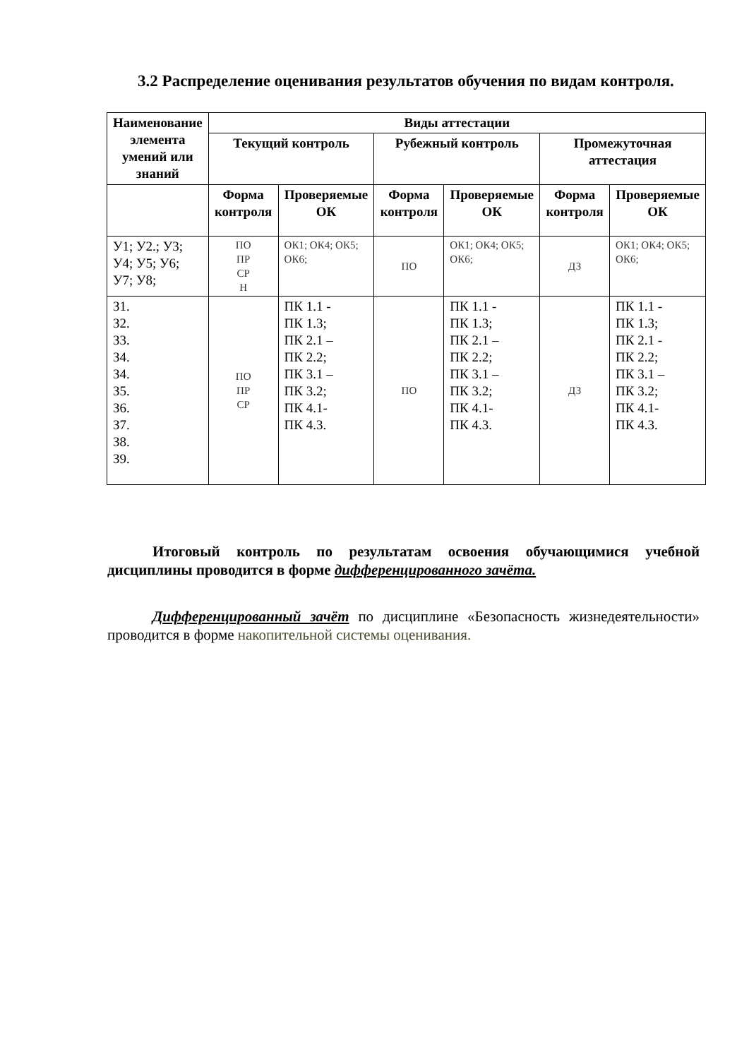3.2 Распределение оценивания результатов обучения по видам контроля.
| Наименование элемента умений или знаний | Виды аттестации | | | | | |
| --- | --- | --- | --- | --- | --- | --- |
| | Текущий контроль | | Рубежный контроль | | Промежуточная аттестация | |
| | Форма контроля | Проверяемые ОК | Форма контроля | Проверяемые ОК | Форма контроля | Проверяемые ОК |
| У1; У2.; У3; У4; У5; У6; У7; У8; | ПО ПР СР Н | ОК1; ОК4; ОК5; ОК6; | ПО | ОК1; ОК4; ОК5; ОК6; | ДЗ | ОК1; ОК4; ОК5; ОК6; |
| З1. З2. З3. З4. З4. З5. З6. З7. З8. З9. | ПО ПР СР | ПК 1.1 - ПК 1.3; ПК 2.1 – ПК 2.2; ПК 3.1 – ПК 3.2; ПК 4.1- ПК 4.3. | ПО | ПК 1.1 - ПК 1.3; ПК 2.1 – ПК 2.2; ПК 3.1 – ПК 3.2; ПК 4.1- ПК 4.3. | ДЗ | ПК 1.1 - ПК 1.3; ПК 2.1 - ПК 2.2; ПК 3.1 – ПК 3.2; ПК 4.1- ПК 4.3. |
Итоговый контроль по результатам освоения обучающимися учебной дисциплины проводится в форме дифференцированного зачёта.
Дифференцированный зачёт по дисциплине «Безопасность жизнедеятельности» проводится в форме накопительной системы оценивания.